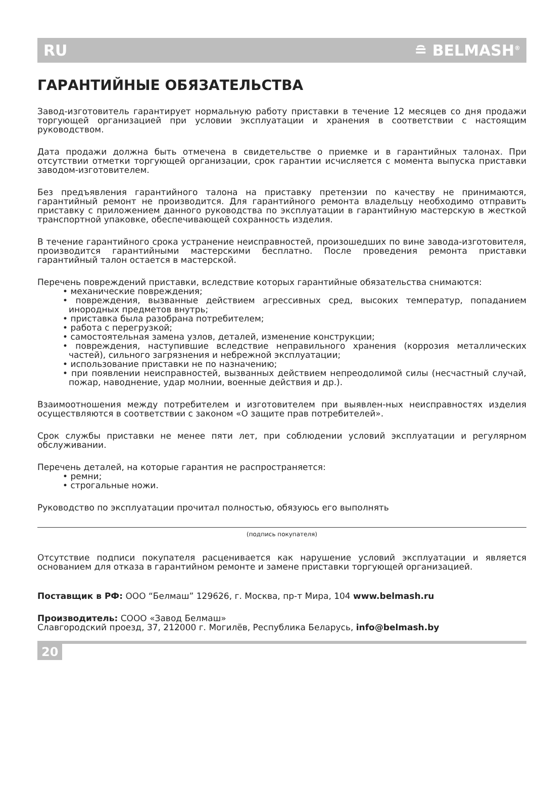RU ≘ BELMASH<sup>®</sup>
ГАРАНТИЙНЫЕ ОБЯЗАТЕЛЬСТВА
Завод-изготовитель гарантирует нормальную работу приставки в течение 12 месяцев со дня продажи торгующей организацией при условии эксплуатации и хранения в соответствии с настоящим руководством.
Дата продажи должна быть отмечена в свидетельстве о приемке и в гарантийных талонах. При отсутствии отметки торгующей организации, срок гарантии исчисляется с момента выпуска приставки заводом-изготовителем.
Без предъявления гарантийного талона на приставку претензии по качеству не принимаются, гарантийный ремонт не производится. Для гарантийного ремонта владельцу необходимо отправить приставку с приложением данного руководства по эксплуатации в гарантийную мастерскую в жесткой транспортной упаковке, обеспечивающей сохранность изделия.
В течение гарантийного срока устранение неисправностей, произошедших по вине завода-изготовителя, производится гарантийными мастерскими бесплатно. После проведения ремонта приставки гарантийный талон остается в мастерской.
Перечень повреждений приставки, вследствие которых гарантийные обязательства снимаются:
• механические повреждения;
• повреждения, вызванные действием агрессивных сред, высоких температур, попаданием инородных предметов внутрь;
• приставка была разобрана потребителем;
• работа с перегрузкой;
• самостоятельная замена узлов, деталей, изменение конструкции;
• повреждения, наступившие вследствие неправильного хранения (коррозия металлических частей), сильного загрязнения и небрежной эксплуатации;
• использование приставки не по назначению;
• при появлении неисправностей, вызванных действием непреодолимой силы (несчастный случай, пожар, наводнение, удар молнии, военные действия и др.).
Взаимоотношения между потребителем и изготовителем при выявлен-ных неисправностях изделия осуществляются в соответствии с законом «О защите прав потребителей».
Срок службы приставки не менее пяти лет, при соблюдении условий эксплуатации и регулярном обслуживании.
Перечень деталей, на которые гарантия не распространяется:
• ремни;
• строгальные ножи.
Руководство по эксплуатации прочитал полностью, обязуюсь его выполнять
(подпись покупателя)
Отсутствие подписи покупателя расценивается как нарушение условий эксплуатации и является основанием для отказа в гарантийном ремонте и замене приставки торгующей организацией.
Поставщик в РФ: ООО “Белмаш” 129626, г. Москва, пр-т Мира, 104 www.belmash.ru
Производитель: СООО «Завод Белмаш»
Славгородский проезд, 37, 212000 г. Могилёв, Республика Беларусь, info@belmash.by
20